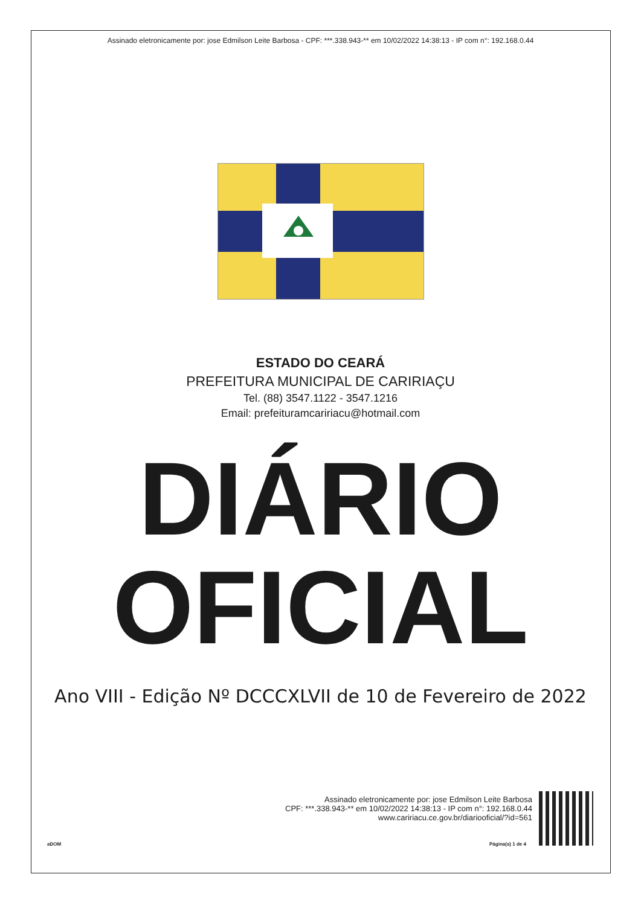Assinado eletronicamente por: jose Edmilson Leite Barbosa - CPF: ***.338.943-** em 10/02/2022 14:38:13 - IP com n°: 192.168.0.44
ESTADO DO CEARÁ
PREFEITURA MUNICIPAL DE CARIRIAÇU
Tel. (88) 3547.1122 - 3547.1216
Email: prefeituramcaririacu@hotmail.com
DIÁRIO
OFICIAL
Ano VIII - Edição Nº DCCCXLVII de 10 de Fevereiro de 2022
Assinado eletronicamente por: jose Edmilson Leite Barbosa
CPF: ***.338.943-** em 10/02/2022 14:38:13 - IP com n°: 192.168.0.44
www.caririacu.ce.gov.br/diariooficial/?id=561
aDOM Página(s) 1 de 4